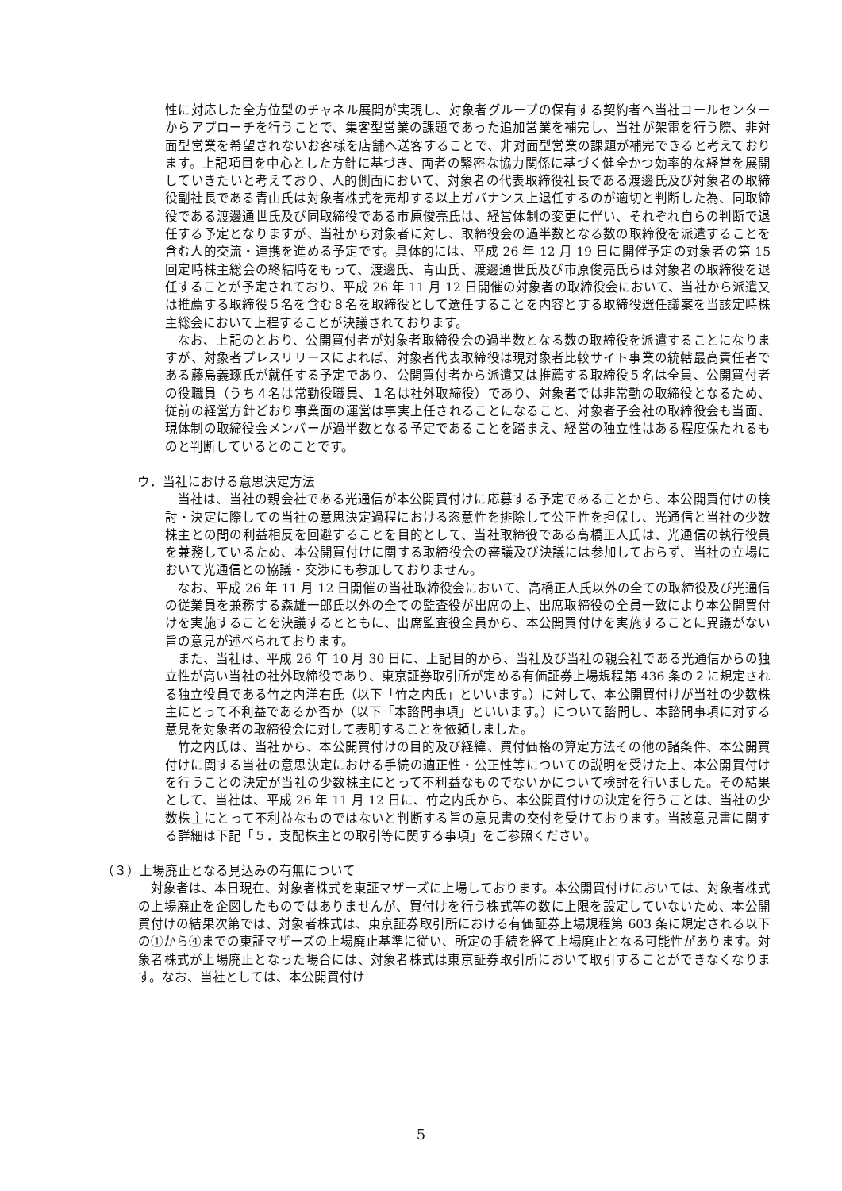性に対応した全方位型のチャネル展開が実現し、対象者グループの保有する契約者へ当社コールセンターからアプローチを行うことで、集客型営業の課題であった追加営業を補完し、当社が架電を行う際、非対面型営業を希望されないお客様を店舗へ送客することで、非対面型営業の課題が補完できると考えております。上記項目を中心とした方針に基づき、両者の緊密な協力関係に基づく健全かつ効率的な経営を展開していきたいと考えており、人的側面において、対象者の代表取締役社長である渡邊氏及び対象者の取締役副社長である青山氏は対象者株式を売却する以上ガバナンス上退任するのが適切と判断した為、同取締役である渡邊通世氏及び同取締役である市原俊亮氏は、経営体制の変更に伴い、それぞれ自らの判断で退任する予定となりますが、当社から対象者に対し、取締役会の過半数となる数の取締役を派遣することを含む人的交流・連携を進める予定です。具体的には、平成 26 年 12 月 19 日に開催予定の対象者の第 15 回定時株主総会の終結時をもって、渡邊氏、青山氏、渡邊通世氏及び市原俊亮氏らは対象者の取締役を退任することが予定されており、平成 26 年 11 月 12 日開催の対象者の取締役会において、当社から派遣又は推薦する取締役５名を含む８名を取締役として選任することを内容とする取締役選任議案を当該定時株主総会において上程することが決議されております。
なお、上記のとおり、公開買付者が対象者取締役会の過半数となる数の取締役を派遣することになりますが、対象者プレスリリースによれば、対象者代表取締役は現対象者比較サイト事業の統轄最高責任者である藤島義琢氏が就任する予定であり、公開買付者から派遣又は推薦する取締役５名は全員、公開買付者の役職員（うち４名は常勤役職員、１名は社外取締役）であり、対象者では非常勤の取締役となるため、従前の経営方針どおり事業面の運営は事実上任されることになること、対象者子会社の取締役会も当面、現体制の取締役会メンバーが過半数となる予定であることを踏まえ、経営の独立性はある程度保たれるものと判断しているとのことです。
ウ．当社における意思決定方法
当社は、当社の親会社である光通信が本公開買付けに応募する予定であることから、本公開買付けの検討・決定に際しての当社の意思決定過程における恣意性を排除して公正性を担保し、光通信と当社の少数株主との間の利益相反を回避することを目的として、当社取締役である高橋正人氏は、光通信の執行役員を兼務しているため、本公開買付けに関する取締役会の審議及び決議には参加しておらず、当社の立場において光通信との協議・交渉にも参加しておりません。
なお、平成 26 年 11 月 12 日開催の当社取締役会において、高橋正人氏以外の全ての取締役及び光通信の従業員を兼務する森雄一郎氏以外の全ての監査役が出席の上、出席取締役の全員一致により本公開買付けを実施することを決議するとともに、出席監査役全員から、本公開買付けを実施することに異議がない旨の意見が述べられております。
また、当社は、平成 26 年 10 月 30 日に、上記目的から、当社及び当社の親会社である光通信からの独立性が高い当社の社外取締役であり、東京証券取引所が定める有価証券上場規程第 436 条の２に規定される独立役員である竹之内洋右氏（以下「竹之内氏」といいます。）に対して、本公開買付けが当社の少数株主にとって不利益であるか否か（以下「本諮問事項」といいます。）について諮問し、本諮問事項に対する意見を対象者の取締役会に対して表明することを依頼しました。
竹之内氏は、当社から、本公開買付けの目的及び経緯、買付価格の算定方法その他の諸条件、本公開買付けに関する当社の意思決定における手続の適正性・公正性等についての説明を受けた上、本公開買付けを行うことの決定が当社の少数株主にとって不利益なものでないかについて検討を行いました。その結果として、当社は、平成 26 年 11 月 12 日に、竹之内氏から、本公開買付けの決定を行うことは、当社の少数株主にとって不利益なものではないと判断する旨の意見書の交付を受けております。当該意見書に関する詳細は下記「５．支配株主との取引等に関する事項」をご参照ください。
（３）上場廃止となる見込みの有無について
対象者は、本日現在、対象者株式を東証マザーズに上場しております。本公開買付けにおいては、対象者株式の上場廃止を企図したものではありませんが、買付けを行う株式等の数に上限を設定していないため、本公開買付けの結果次第では、対象者株式は、東京証券取引所における有価証券上場規程第 603 条に規定される以下の①から④までの東証マザーズの上場廃止基準に従い、所定の手続を経て上場廃止となる可能性があります。対象者株式が上場廃止となった場合には、対象者株式は東京証券取引所において取引することができなくなります。なお、当社としては、本公開買付け
5